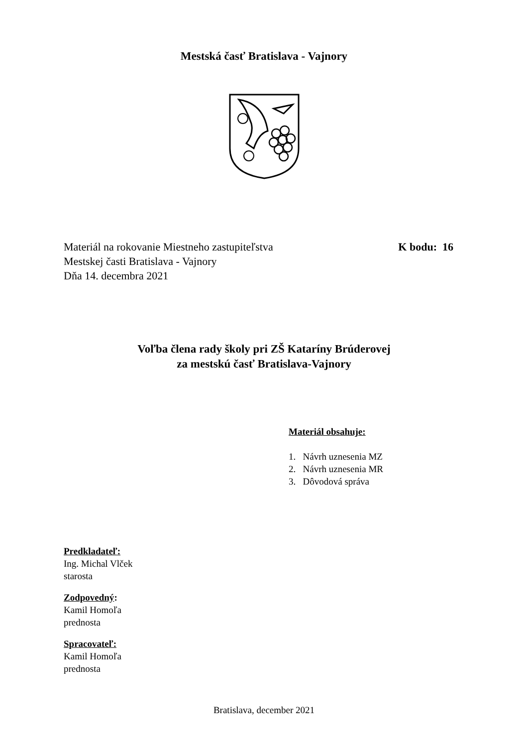Mestská časť Bratislava - Vajnory
Materiál na rokovanie Miestneho zastupiteľstva
Mestskej časti Bratislava - Vajnory
Dňa 14. decembra 2021
K bodu: 16
Voľba člena rady školy pri ZŠ Kataríny Brúderovej
za mestskú časť Bratislava-Vajnory
Materiál obsahuje:
1. Návrh uznesenia MZ
2. Návrh uznesenia MR
3. Dôvodová správa
Predkladateľ:
Ing. Michal Vlček
starosta
Zodpovedný:
Kamil Homoľa
prednosta
Spracovateľ:
Kamil Homoľa
prednosta
Bratislava, december 2021